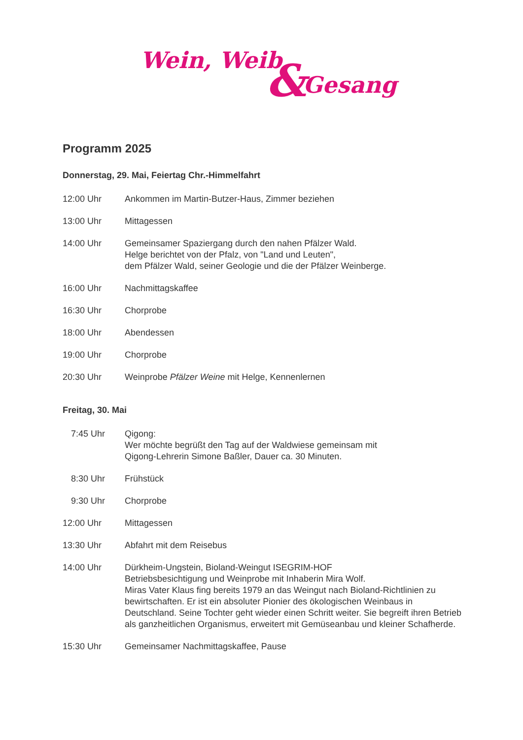Wein, Weib & Gesang
Programm 2025
Donnerstag, 29. Mai, Feiertag Chr.-Himmelfahrt
12:00 Uhr Ankommen im Martin-Butzer-Haus, Zimmer beziehen
13:00 Uhr Mittagessen
14:00 Uhr Gemeinsamer Spaziergang durch den nahen Pfälzer Wald.
Helge berichtet von der Pfalz, von "Land und Leuten",
dem Pfälzer Wald, seiner Geologie und die der Pfälzer Weinberge.
16:00 Uhr Nachmittagskaffee
16:30 Uhr Chorprobe
18:00 Uhr Abendessen
19:00 Uhr Chorprobe
20:30 Uhr Weinprobe Pfälzer Weine mit Helge, Kennenlernen
Freitag, 30. Mai
7:45 Uhr
Qigong:
Wer möchte begrüßt den Tag auf der Waldwiese gemeinsam mit
Qigong-Lehrerin Simone Baßler, Dauer ca. 30 Minuten.
8:30 Uhr
Frühstück
9:30 Uhr
Chorprobe
12:00 Uhr Mittagessen
13:30 Uhr Abfahrt mit dem Reisebus
14:00 Uhr Dürkheim-Ungstein, Bioland-Weingut ISEGRIM-HOF
Betriebsbesichtigung und Weinprobe mit Inhaberin Mira Wolf.
Miras Vater Klaus fing bereits 1979 an das Weingut nach Bioland-Richtlinien zu bewirtschaften. Er ist ein absoluter Pionier des ökologischen Weinbaus in Deutschland. Seine Tochter geht wieder einen Schritt weiter. Sie begreift ihren Betrieb als ganzheitlichen Organismus, erweitert mit Gemüseanbau und kleiner Schafherde.
15:30 Uhr Gemeinsamer Nachmittagskaffee, Pause